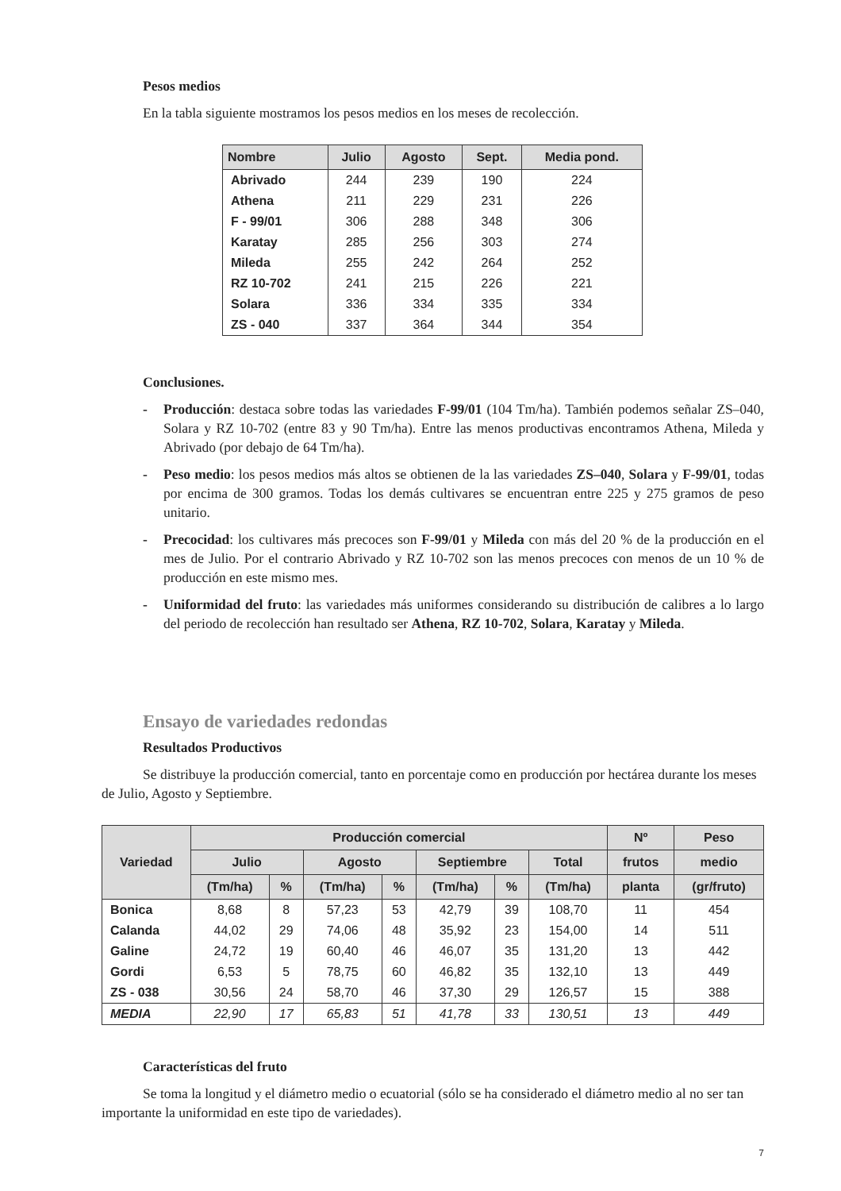Pesos medios
En la tabla siguiente mostramos los pesos medios en los meses de recolección.
| Nombre | Julio | Agosto | Sept. | Media pond. |
| --- | --- | --- | --- | --- |
| Abrivado | 244 | 239 | 190 | 224 |
| Athena | 211 | 229 | 231 | 226 |
| F - 99/01 | 306 | 288 | 348 | 306 |
| Karatay | 285 | 256 | 303 | 274 |
| Mileda | 255 | 242 | 264 | 252 |
| RZ 10-702 | 241 | 215 | 226 | 221 |
| Solara | 336 | 334 | 335 | 334 |
| ZS - 040 | 337 | 364 | 344 | 354 |
Conclusiones.
- Producción: destaca sobre todas las variedades F-99/01 (104 Tm/ha). También podemos señalar ZS–040, Solara y RZ 10-702 (entre 83 y 90 Tm/ha). Entre las menos productivas encontramos Athena, Mileda y Abrivado (por debajo de 64 Tm/ha).
- Peso medio: los pesos medios más altos se obtienen de la las variedades ZS–040, Solara y F-99/01, todas por encima de 300 gramos. Todas los demás cultivares se encuentran entre 225 y 275 gramos de peso unitario.
- Precocidad: los cultivares más precoces son F-99/01 y Mileda con más del 20 % de la producción en el mes de Julio. Por el contrario Abrivado y RZ 10-702 son las menos precoces con menos de un 10 % de producción en este mismo mes.
- Uniformidad del fruto: las variedades más uniformes considerando su distribución de calibres a lo largo del periodo de recolección han resultado ser Athena, RZ 10-702, Solara, Karatay y Mileda.
Ensayo de variedades redondas
Resultados Productivos
Se distribuye la producción comercial, tanto en porcentaje como en producción por hectárea durante los meses de Julio, Agosto y Septiembre.
| Variedad | Producción comercial | | | | | | | Nº | Peso |
| --- | --- | --- | --- | --- | --- | --- | --- | --- | --- |
| | Julio | | Agosto | | Septiembre | | Total | frutos | medio |
| | (Tm/ha) | % | (Tm/ha) | % | (Tm/ha) | % | (Tm/ha) | planta | (gr/fruto) |
| Bonica | 8,68 | 8 | 57,23 | 53 | 42,79 | 39 | 108,70 | 11 | 454 |
| Calanda | 44,02 | 29 | 74,06 | 48 | 35,92 | 23 | 154,00 | 14 | 511 |
| Galine | 24,72 | 19 | 60,40 | 46 | 46,07 | 35 | 131,20 | 13 | 442 |
| Gordi | 6,53 | 5 | 78,75 | 60 | 46,82 | 35 | 132,10 | 13 | 449 |
| ZS - 038 | 30,56 | 24 | 58,70 | 46 | 37,30 | 29 | 126,57 | 15 | 388 |
| MEDIA | 22,90 | 17 | 65,83 | 51 | 41,78 | 33 | 130,51 | 13 | 449 |
Características del fruto
Se toma la longitud y el diámetro medio o ecuatorial (sólo se ha considerado el diámetro medio al no ser tan importante la uniformidad en este tipo de variedades).
7